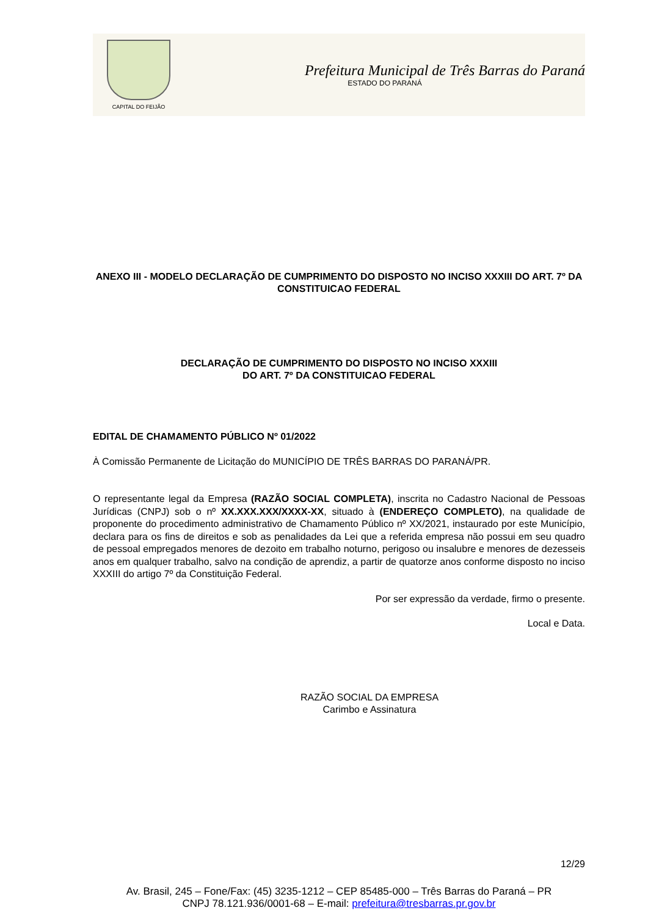CAPITAL DO FEIJÃO
Prefeitura Municipal de Três Barras do Paraná
ESTADO DO PARANÁ
ANEXO III - MODELO DECLARAÇÃO DE CUMPRIMENTO DO DISPOSTO NO INCISO XXXIII DO ART. 7º DA CONSTITUICAO FEDERAL
DECLARAÇÃO DE CUMPRIMENTO DO DISPOSTO NO INCISO XXXIII
DO ART. 7º DA CONSTITUICAO FEDERAL
EDITAL DE CHAMAMENTO PÚBLICO Nº 01/2022
À Comissão Permanente de Licitação do MUNICÍPIO DE TRÊS BARRAS DO PARANÁ/PR.
O representante legal da Empresa (RAZÃO SOCIAL COMPLETA), inscrita no Cadastro Nacional de Pessoas Jurídicas (CNPJ) sob o nº XX.XXX.XXX/XXXX-XX, situado à (ENDEREÇO COMPLETO), na qualidade de proponente do procedimento administrativo de Chamamento Público nº XX/2021, instaurado por este Município, declara para os fins de direitos e sob as penalidades da Lei que a referida empresa não possui em seu quadro de pessoal empregados menores de dezoito em trabalho noturno, perigoso ou insalubre e menores de dezesseis anos em qualquer trabalho, salvo na condição de aprendiz, a partir de quatorze anos conforme disposto no inciso XXXIII do artigo 7º da Constituição Federal.
Por ser expressão da verdade, firmo o presente.
Local e Data.
RAZÃO SOCIAL DA EMPRESA
Carimbo e Assinatura
12/29
Av. Brasil, 245 – Fone/Fax: (45) 3235-1212 – CEP 85485-000 – Três Barras do Paraná – PR
CNPJ 78.121.936/0001-68 – E-mail: prefeitura@tresbarras.pr.gov.br